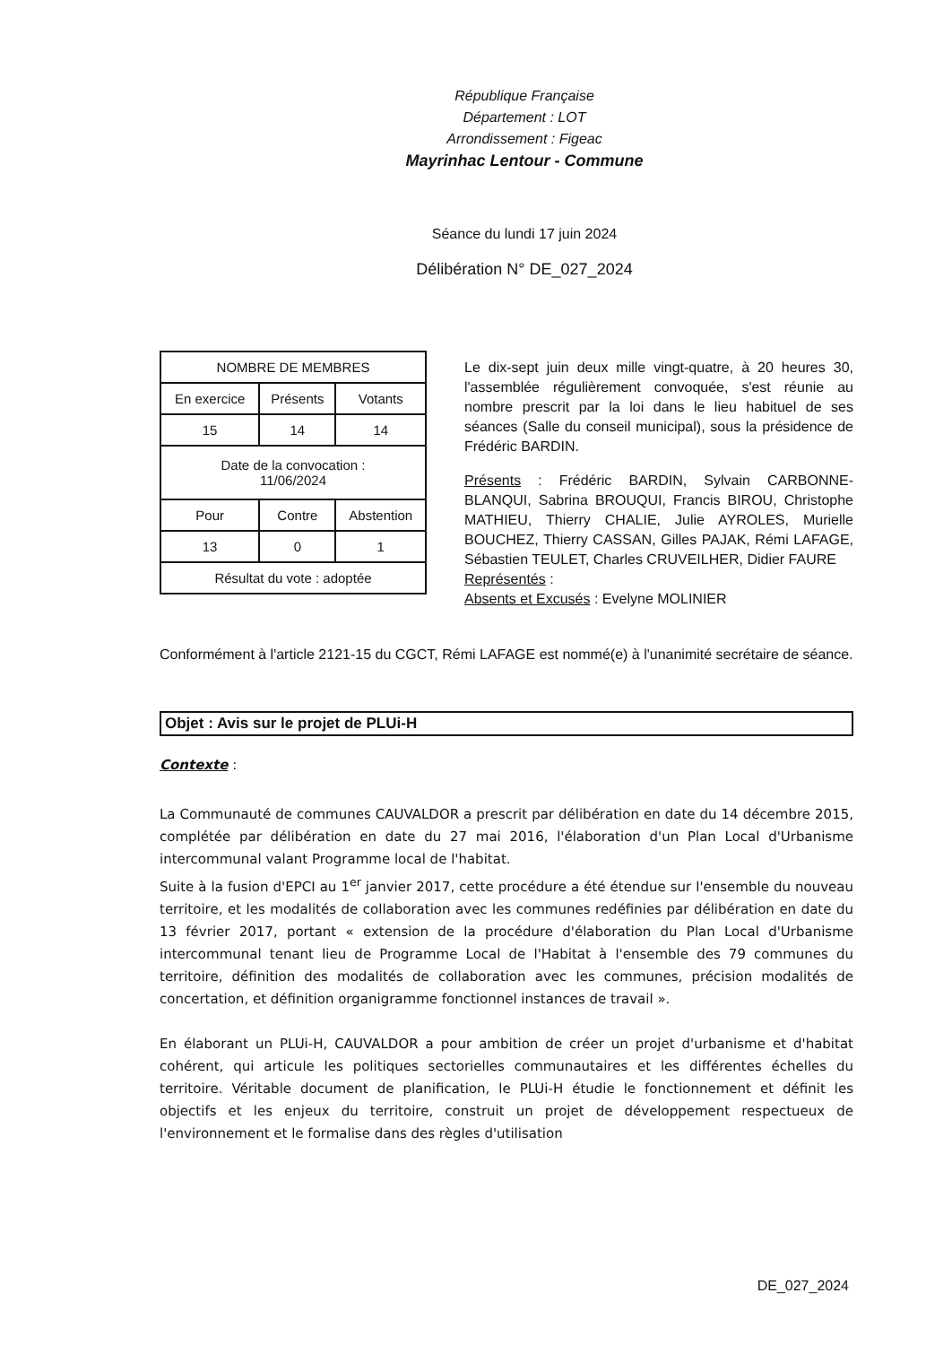République Française
Département : LOT
Arrondissement : Figeac
Mayrinhac Lentour - Commune
Séance du lundi 17 juin 2024
Délibération N° DE_027_2024
| NOMBRE DE MEMBRES | | |
| En exercice | Présents | Votants |
| 15 | 14 | 14 |
| Date de la convocation : 11/06/2024 | | |
| Pour | Contre | Abstention |
| 13 | 0 | 1 |
| Résultat du vote : adoptée | | |
Le dix-sept juin deux mille vingt-quatre, à 20 heures 30, l'assemblée régulièrement convoquée, s'est réunie au nombre prescrit par la loi dans le lieu habituel de ses séances (Salle du conseil municipal), sous la présidence de Frédéric BARDIN.
Présents : Frédéric BARDIN, Sylvain CARBONNE-BLANQUI, Sabrina BROUQUI, Francis BIROU, Christophe MATHIEU, Thierry CHALIE, Julie AYROLES, Murielle BOUCHEZ, Thierry CASSAN, Gilles PAJAK, Rémi LAFAGE, Sébastien TEULET, Charles CRUVEILHER, Didier FAURE
Représentés :
Absents et Excusés : Evelyne MOLINIER
Conformément à l'article 2121-15 du CGCT, Rémi LAFAGE est nommé(e) à l'unanimité secrétaire de séance.
Objet : Avis sur le projet de PLUi-H
Contexte :
La Communauté de communes CAUVALDOR a prescrit par délibération en date du 14 décembre 2015, complétée par délibération en date du 27 mai 2016, l'élaboration d'un Plan Local d'Urbanisme intercommunal valant Programme local de l'habitat.
Suite à la fusion d'EPCI au 1<sup>er</sup> janvier 2017, cette procédure a été étendue sur l'ensemble du nouveau territoire, et les modalités de collaboration avec les communes redéfinies par délibération en date du 13 février 2017, portant « extension de la procédure d'élaboration du Plan Local d'Urbanisme intercommunal tenant lieu de Programme Local de l'Habitat à l'ensemble des 79 communes du territoire, définition des modalités de collaboration avec les communes, précision modalités de concertation, et définition organigramme fonctionnel instances de travail ».
En élaborant un PLUi-H, CAUVALDOR a pour ambition de créer un projet d'urbanisme et d'habitat cohérent, qui articule les politiques sectorielles communautaires et les différentes échelles du territoire. Véritable document de planification, le PLUi-H étudie le fonctionnement et définit les objectifs et les enjeux du territoire, construit un projet de développement respectueux de l'environnement et le formalise dans des règles d'utilisation
DE_027_2024